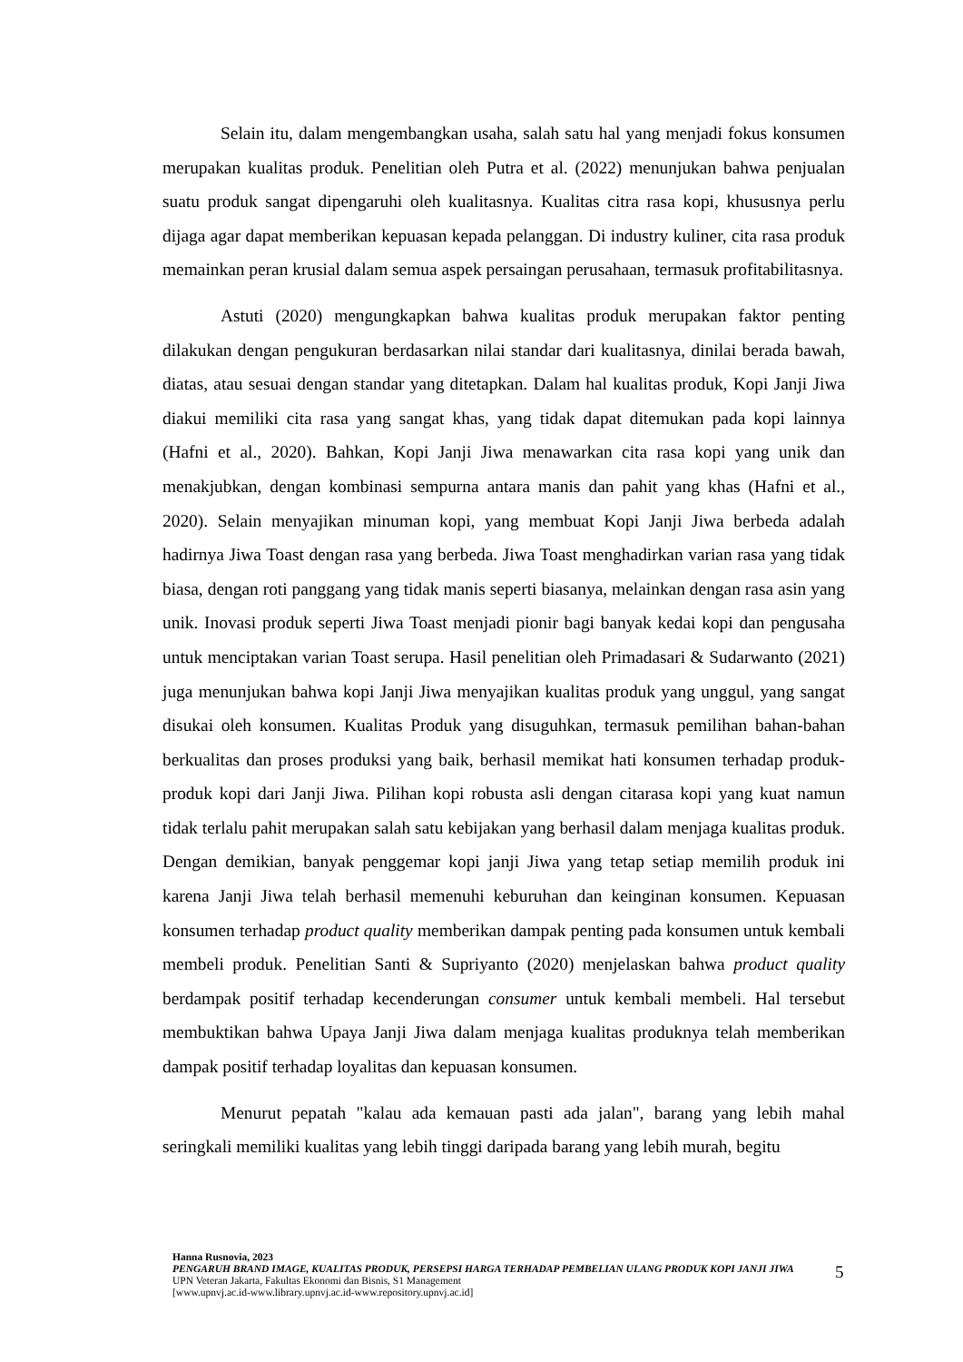Selain itu, dalam mengembangkan usaha, salah satu hal yang menjadi fokus konsumen merupakan kualitas produk. Penelitian oleh Putra et al. (2022) menunjukan bahwa penjualan suatu produk sangat dipengaruhi oleh kualitasnya. Kualitas citra rasa kopi, khususnya perlu dijaga agar dapat memberikan kepuasan kepada pelanggan. Di industry kuliner, cita rasa produk memainkan peran krusial dalam semua aspek persaingan perusahaan, termasuk profitabilitasnya.
Astuti (2020) mengungkapkan bahwa kualitas produk merupakan faktor penting dilakukan dengan pengukuran berdasarkan nilai standar dari kualitasnya, dinilai berada bawah, diatas, atau sesuai dengan standar yang ditetapkan. Dalam hal kualitas produk, Kopi Janji Jiwa diakui memiliki cita rasa yang sangat khas, yang tidak dapat ditemukan pada kopi lainnya (Hafni et al., 2020). Bahkan, Kopi Janji Jiwa menawarkan cita rasa kopi yang unik dan menakjubkan, dengan kombinasi sempurna antara manis dan pahit yang khas (Hafni et al., 2020). Selain menyajikan minuman kopi, yang membuat Kopi Janji Jiwa berbeda adalah hadirnya Jiwa Toast dengan rasa yang berbeda. Jiwa Toast menghadirkan varian rasa yang tidak biasa, dengan roti panggang yang tidak manis seperti biasanya, melainkan dengan rasa asin yang unik. Inovasi produk seperti Jiwa Toast menjadi pionir bagi banyak kedai kopi dan pengusaha untuk menciptakan varian Toast serupa. Hasil penelitian oleh Primadasari & Sudarwanto (2021) juga menunjukan bahwa kopi Janji Jiwa menyajikan kualitas produk yang unggul, yang sangat disukai oleh konsumen. Kualitas Produk yang disuguhkan, termasuk pemilihan bahan-bahan berkualitas dan proses produksi yang baik, berhasil memikat hati konsumen terhadap produk-produk kopi dari Janji Jiwa. Pilihan kopi robusta asli dengan citarasa kopi yang kuat namun tidak terlalu pahit merupakan salah satu kebijakan yang berhasil dalam menjaga kualitas produk. Dengan demikian, banyak penggemar kopi janji Jiwa yang tetap setiap memilih produk ini karena Janji Jiwa telah berhasil memenuhi keburuhan dan keinginan konsumen. Kepuasan konsumen terhadap product quality memberikan dampak penting pada konsumen untuk kembali membeli produk. Penelitian Santi & Supriyanto (2020) menjelaskan bahwa product quality berdampak positif terhadap kecenderungan consumer untuk kembali membeli. Hal tersebut membuktikan bahwa Upaya Janji Jiwa dalam menjaga kualitas produknya telah memberikan dampak positif terhadap loyalitas dan kepuasan konsumen.
Menurut pepatah "kalau ada kemauan pasti ada jalan", barang yang lebih mahal seringkali memiliki kualitas yang lebih tinggi daripada barang yang lebih murah, begitu
Hanna Rusnovia, 2023
PENGARUH BRAND IMAGE, KUALITAS PRODUK, PERSEPSI HARGA TERHADAP PEMBELIAN ULANG PRODUK KOPI JANJI JIWA
UPN Veteran Jakarta, Fakultas Ekonomi dan Bisnis, S1 Management
[www.upnvj.ac.id-www.library.upnvj.ac.id-www.repository.upnvj.ac.id]
5